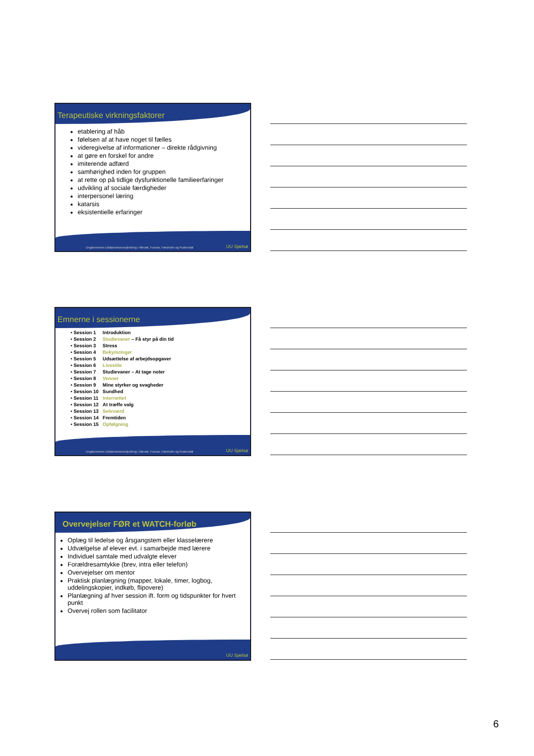Terapeutiske virkningsfaktorer
etablering af håb
følelsen af at have noget til fælles
videregivelse af informationer – direkte rådgivning
at gøre en forskel for andre
imiterende adfærd
samhørighed inden for gruppen
at rette op på tidlige dysfunktionelle familieerfaringer
udvikling af sociale færdigheder
interpersonel læring
katarsis
eksistentielle erfaringer
Ungdommens Uddannelsesvejledning i Allerød, Furesø, Hørsholm og Rudersdal UU Sjælsø
Emnerne i sessionerne
| • Session 1 | Introduktion |
| • Session 2 | Studievaner – Få styr på din tid |
| • Session 3 | Stress |
| • Session 4 | Bekymringer |
| • Session 5 | Udsættelse af arbejdsopgaver |
| • Session 6 | Livsstile |
| • Session 7 | Studievaner – At tage noter |
| • Session 8 | Venner |
| • Session 9 | Mine styrker og svagheder |
| • Session 10 | Sundhed |
| • Session 11 | Internettet |
| • Session 12 | At træffe valg |
| • Session 13 | Selvværd |
| • Session 14 | Fremtiden |
| • Session 15 | Opfølgning |
Ungdommens Uddannelsesvejledning i Allerød, Furesø, Hørsholm og Rudersdal UU Sjælsø
Overvejelser FØR et WATCH-forløb
Oplæg til ledelse og årsgangstem eller klasselærere
Udvælgelse af elever evt. i samarbejde med lærere
Individuel samtale med udvalgte elever
Forældresamtykke (brev, intra eller telefon)
Overvejelser om mentor
Praktisk planlægning (mapper, lokale, timer, logbog, uddelingskopier, indkøb, flipovere)
Planlægning af hver session ift. form og tidspunkter for hvert punkt
Overvej rollen som facilitator
UU Sjælsø
6